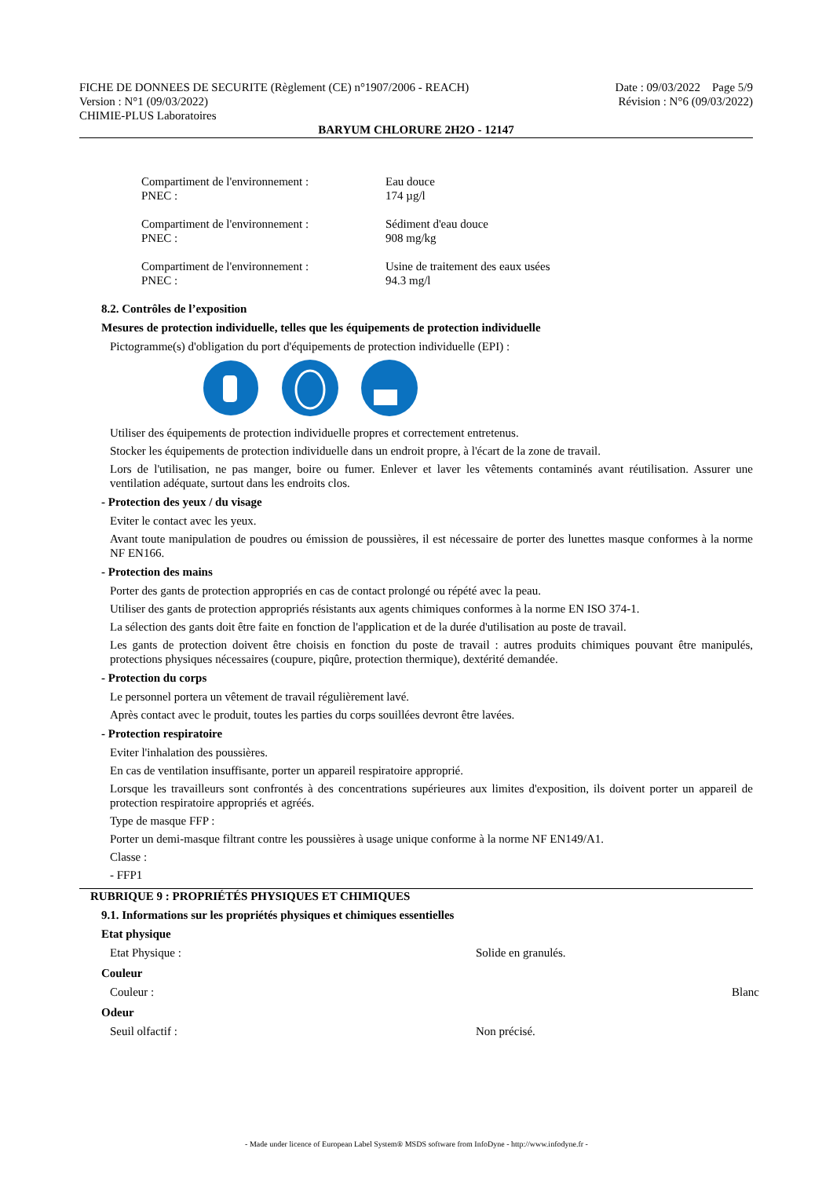FICHE DE DONNEES DE SECURITE (Règlement (CE) n°1907/2006 - REACH)
Date : 09/03/2022 Page 5/9
Version : N°1 (09/03/2022) Révision : N°6 (09/03/2022)
CHIMIE-PLUS Laboratoires
BARYUM CHLORURE 2H2O - 12147
Compartiment de l'environnement :
PNEC :
Eau douce
174 µg/l
Compartiment de l'environnement :
PNEC :
Sédiment d'eau douce
908 mg/kg
Compartiment de l'environnement :
PNEC :
Usine de traitement des eaux usées
94.3 mg/l
8.2. Contrôles de l’exposition
Mesures de protection individuelle, telles que les équipements de protection individuelle
Pictogramme(s) d'obligation du port d'équipements de protection individuelle (EPI) :
Utiliser des équipements de protection individuelle propres et correctement entretenus.
Stocker les équipements de protection individuelle dans un endroit propre, à l'écart de la zone de travail.
Lors de l'utilisation, ne pas manger, boire ou fumer. Enlever et laver les vêtements contaminés avant réutilisation. Assurer une ventilation adéquate, surtout dans les endroits clos.
- Protection des yeux / du visage
Eviter le contact avec les yeux.
Avant toute manipulation de poudres ou émission de poussières, il est nécessaire de porter des lunettes masque conformes à la norme NF EN166.
- Protection des mains
Porter des gants de protection appropriés en cas de contact prolongé ou répété avec la peau.
Utiliser des gants de protection appropriés résistants aux agents chimiques conformes à la norme EN ISO 374-1.
La sélection des gants doit être faite en fonction de l'application et de la durée d'utilisation au poste de travail.
Les gants de protection doivent être choisis en fonction du poste de travail : autres produits chimiques pouvant être manipulés, protections physiques nécessaires (coupure, piqûre, protection thermique), dextérité demandée.
- Protection du corps
Le personnel portera un vêtement de travail régulièrement lavé.
Après contact avec le produit, toutes les parties du corps souillées devront être lavées.
- Protection respiratoire
Eviter l'inhalation des poussières.
En cas de ventilation insuffisante, porter un appareil respiratoire approprié.
Lorsque les travailleurs sont confrontés à des concentrations supérieures aux limites d'exposition, ils doivent porter un appareil de protection respiratoire appropriés et agréés.
Type de masque FFP :
Porter un demi-masque filtrant contre les poussières à usage unique conforme à la norme NF EN149/A1.
Classe :
- FFP1
RUBRIQUE 9 : PROPRIÉTÉS PHYSIQUES ET CHIMIQUES
9.1. Informations sur les propriétés physiques et chimiques essentielles
Etat physique
Etat Physique : Solide en granulés.
Couleur
Couleur : Blanc
Odeur
Seuil olfactif : Non précisé.
- Made under licence of European Label System® MSDS software from InfoDyne - http://www.infodyne.fr -